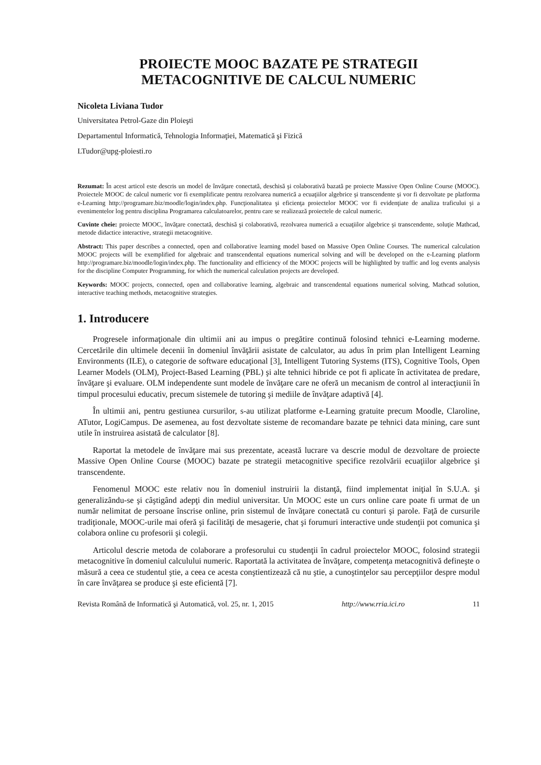PROIECTE MOOC BAZATE PE STRATEGII
METACOGNITIVE DE CALCUL NUMERIC
Nicoleta Liviana Tudor
Universitatea Petrol-Gaze din Ploieşti
Departamentul Informatică, Tehnologia Informaţiei, Matematică şi Fizică
LTudor@upg-ploiesti.ro
Rezumat: În acest articol este descris un model de învăţare conectată, deschisă şi colaborativă bazată pe proiecte Massive Open Online Course (MOOC). Proiectele MOOC de calcul numeric vor fi exemplificate pentru rezolvarea numerică a ecuaţiilor algebrice şi transcendente şi vor fi dezvoltate pe platforma e-Learning http://programare.biz/moodle/login/index.php. Funcţionalitatea şi eficienţa proiectelor MOOC vor fi evidenţiate de analiza traficului şi a evenimentelor log pentru disciplina Programarea calculatoarelor, pentru care se realizează proiectele de calcul numeric.
Cuvinte cheie: proiecte MOOC, învăţare conectată, deschisă şi colaborativă, rezolvarea numerică a ecuaţiilor algebrice şi transcendente, soluţie Mathcad, metode didactice interactive, strategii metacognitive.
Abstract: This paper describes a connected, open and collaborative learning model based on Massive Open Online Courses. The numerical calculation MOOC projects will be exemplified for algebraic and transcendental equations numerical solving and will be developed on the e-Learning platform http://programare.biz/moodle/login/index.php. The functionality and efficiency of the MOOC projects will be highlighted by traffic and log events analysis for the discipline Computer Programming, for which the numerical calculation projects are developed.
Keywords: MOOC projects, connected, open and collaborative learning, algebraic and transcendental equations numerical solving, Mathcad solution, interactive teaching methods, metacognitive strategies.
1. Introducere
Progresele informaţionale din ultimii ani au impus o pregătire continuă folosind tehnici e-Learning moderne. Cercetările din ultimele decenii în domeniul învăţării asistate de calculator, au adus în prim plan Intelligent Learning Environments (ILE), o categorie de software educaţional [3], Intelligent Tutoring Systems (ITS), Cognitive Tools, Open Learner Models (OLM), Project-Based Learning (PBL) şi alte tehnici hibride ce pot fi aplicate în activitatea de predare, învăţare şi evaluare. OLM independente sunt modele de învăţare care ne oferă un mecanism de control al interacţiunii în timpul procesului educativ, precum sistemele de tutoring şi mediile de învăţare adaptivă [4].
În ultimii ani, pentru gestiunea cursurilor, s-au utilizat platforme e-Learning gratuite precum Moodle, Claroline, ATutor, LogiCampus. De asemenea, au fost dezvoltate sisteme de recomandare bazate pe tehnici data mining, care sunt utile în instruirea asistată de calculator [8].
Raportat la metodele de învăţare mai sus prezentate, această lucrare va descrie modul de dezvoltare de proiecte Massive Open Online Course (MOOC) bazate pe strategii metacognitive specifice rezolvării ecuaţiilor algebrice şi transcendente.
Fenomenul MOOC este relativ nou în domeniul instruirii la distanţă, fiind implementat iniţial în S.U.A. şi generalizându-se şi câştigând adepţi din mediul universitar. Un MOOC este un curs online care poate fi urmat de un număr nelimitat de persoane înscrise online, prin sistemul de învăţare conectată cu conturi şi parole. Faţă de cursurile tradiţionale, MOOC-urile mai oferă şi facilităţi de mesagerie, chat şi forumuri interactive unde studenţii pot comunica şi colabora online cu profesorii şi colegii.
Articolul descrie metoda de colaborare a profesorului cu studenţii în cadrul proiectelor MOOC, folosind strategii metacognitive în domeniul calculului numeric. Raportată la activitatea de învăţare, competenţa metacognitivă defineşte o măsură a ceea ce studentul ştie, a ceea ce acesta conştientizează că nu ştie, a cunoştinţelor sau percepţiilor despre modul în care învăţarea se produce şi este eficientă [7].
Revista Română de Informatică şi Automatică, vol. 25, nr. 1, 2015 http://www.rria.ici.ro 11